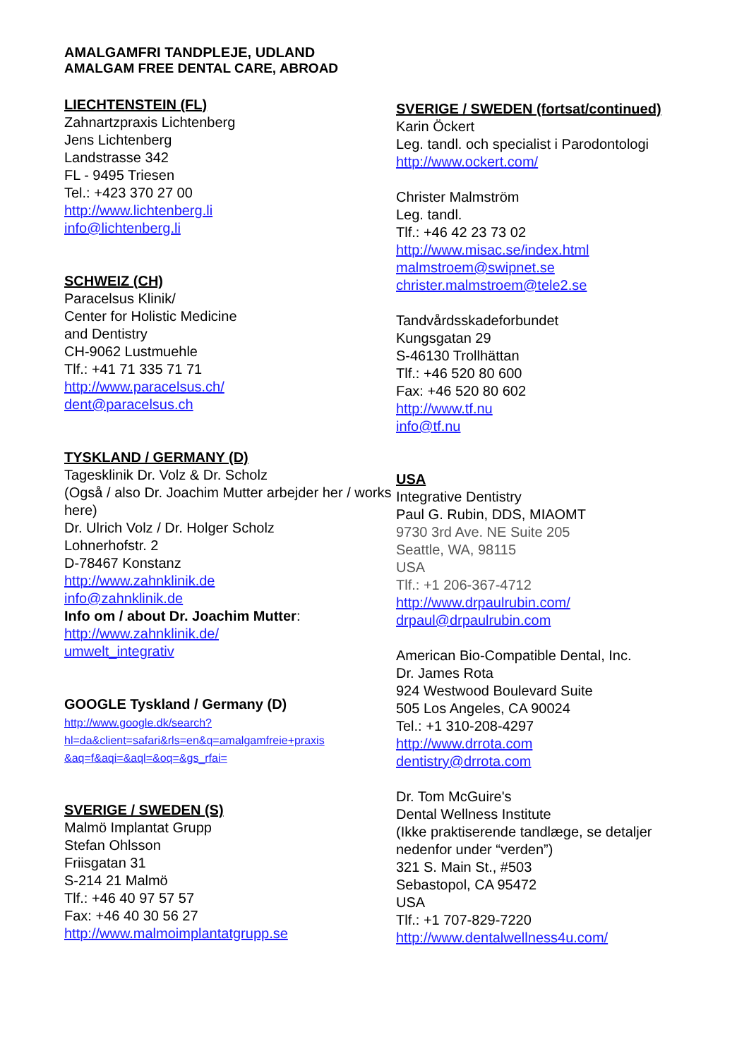AMALGAMFRI TANDPLEJE, UDLAND
AMALGAM FREE DENTAL CARE, ABROAD
LIECHTENSTEIN (FL)
Zahnartzpraxis Lichtenberg
Jens Lichtenberg
Landstrasse 342
FL - 9495 Triesen
Tel.: +423 370 27 00
http://www.lichtenberg.li
info@lichtenberg.li
SCHWEIZ (CH)
Paracelsus Klinik/
Center for Holistic Medicine
and Dentistry
CH-9062 Lustmuehle
Tlf.: +41 71 335 71 71
http://www.paracelsus.ch/
dent@paracelsus.ch
TYSKLAND / GERMANY (D)
Tagesklinik Dr. Volz & Dr. Scholz
(Også / also Dr. Joachim Mutter arbejder her / works here)
Dr. Ulrich Volz / Dr. Holger Scholz
Lohnerhofstr. 2
D-78467 Konstanz
http://www.zahnklinik.de
info@zahnklinik.de
Info om / about Dr. Joachim Mutter:
http://www.zahnklinik.de/
umwelt_integrativ
GOOGLE Tyskland / Germany (D)
http://www.google.dk/search?
hl=da&client=safari&rls=en&q=amalgamfreie+praxis
&aq=f&aqi=&aql=&oq=&gs_rfai=
SVERIGE / SWEDEN (S)
Malmö Implantat Grupp
Stefan Ohlsson
Friisgatan 31
S-214 21 Malmö
Tlf.: +46 40 97 57 57
Fax: +46 40 30 56 27
http://www.malmoimplantatgrupp.se
SVERIGE / SWEDEN (fortsat/continued)
Karin Öckert
Leg. tandl. och specialist i Parodontologi
http://www.ockert.com/
Christer Malmström
Leg. tandl.
Tlf.: +46 42 23 73 02
http://www.misac.se/index.html
malmstroem@swipnet.se
christer.malmstroem@tele2.se
Tandvårdsskadeforbundet
Kungsgatan 29
S-46130 Trollhättan
Tlf.: +46 520 80 600
Fax: +46 520 80 602
http://www.tf.nu
info@tf.nu
USA
Integrative Dentistry
Paul G. Rubin, DDS, MIAOMT
9730 3rd Ave. NE Suite 205
Seattle, WA, 98115
USA
Tlf.: +1 206-367-4712
http://www.drpaulrubin.com/
drpaul@drpaulrubin.com
American Bio-Compatible Dental, Inc.
Dr. James Rota
924 Westwood Boulevard Suite
505 Los Angeles, CA 90024
Tel.: +1 310-208-4297
http://www.drrota.com
dentistry@drrota.com
Dr. Tom McGuire's
Dental Wellness Institute
(Ikke praktiserende tandlæge, se detaljer nedenfor under “verden”)
321 S. Main St., #503
Sebastopol, CA 95472
USA
Tlf.: +1 707-829-7220
http://www.dentalwellness4u.com/